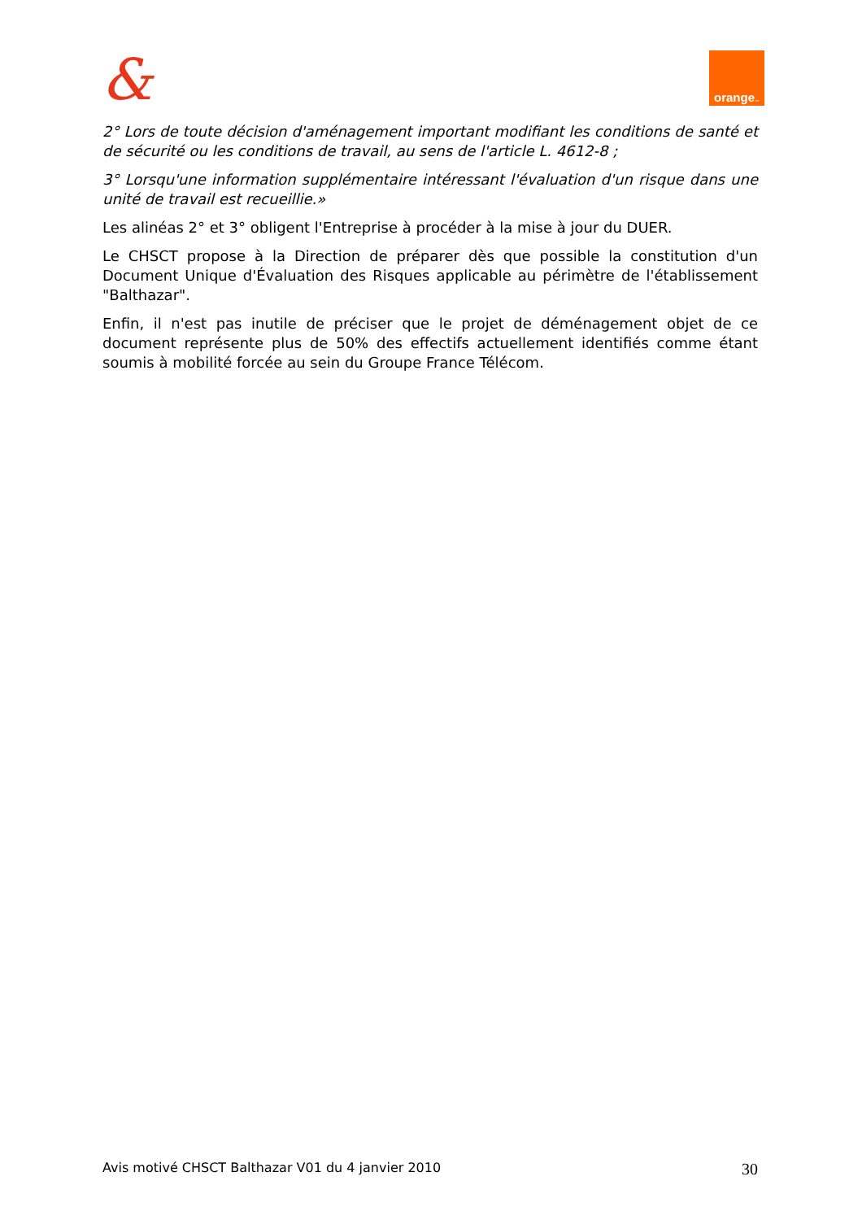& orange<sup>™</sup>
2° Lors de toute décision d'aménagement important modifiant les conditions de santé et de sécurité ou les conditions de travail, au sens de l'article L. 4612-8 ;
3° Lorsqu'une information supplémentaire intéressant l'évaluation d'un risque dans une unité de travail est recueillie.»
Les alinéas 2° et 3° obligent l'Entreprise à procéder à la mise à jour du DUER.
Le CHSCT propose à la Direction de préparer dès que possible la constitution d'un Document Unique d'Évaluation des Risques applicable au périmètre de l'établissement "Balthazar".
Enfin, il n'est pas inutile de préciser que le projet de déménagement objet de ce document représente plus de 50% des effectifs actuellement identifiés comme étant soumis à mobilité forcée au sein du Groupe France Télécom.
Avis motivé CHSCT Balthazar V01 du 4 janvier 2010 30